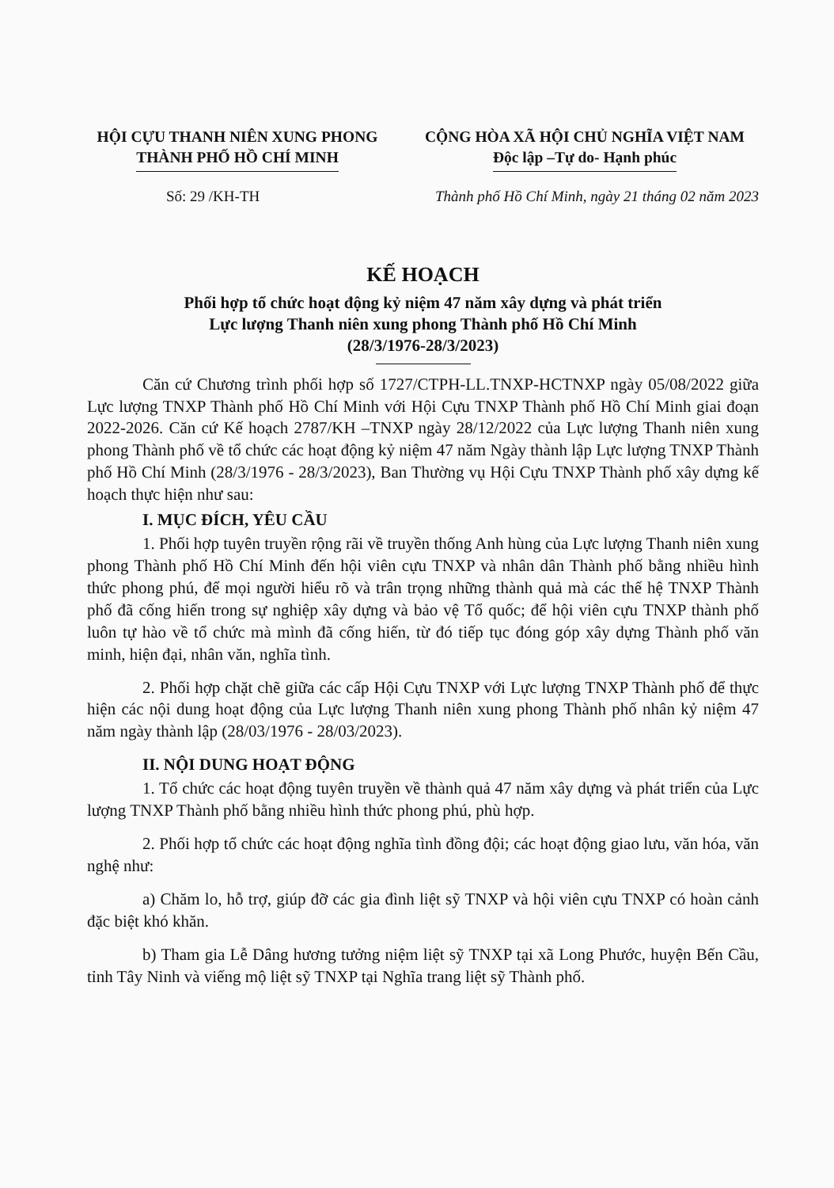HỘI CỰU THANH NIÊN XUNG PHONG
THÀNH PHỐ HỒ CHÍ MINH
CỘNG HÒA XÃ HỘI CHỦ NGHĨA VIỆT NAM
Độc lập –Tự do- Hạnh phúc
Số: 29 /KH-TH Thành phố Hồ Chí Minh, ngày 21 tháng 02 năm 2023
KẾ HOẠCH
Phối hợp tổ chức hoạt động kỷ niệm 47 năm xây dựng và phát triển
Lực lượng Thanh niên xung phong Thành phố Hồ Chí Minh
(28/3/1976-28/3/2023)
Căn cứ Chương trình phối hợp số 1727/CTPH-LL.TNXP-HCTNXP ngày 05/08/2022 giữa Lực lượng TNXP Thành phố Hồ Chí Minh với Hội Cựu TNXP Thành phố Hồ Chí Minh giai đoạn 2022-2026. Căn cứ Kế hoạch 2787/KH –TNXP ngày 28/12/2022 của Lực lượng Thanh niên xung phong Thành phố về tổ chức các hoạt động kỷ niệm 47 năm Ngày thành lập Lực lượng TNXP Thành phố Hồ Chí Minh (28/3/1976 - 28/3/2023), Ban Thường vụ Hội Cựu TNXP Thành phố xây dựng kế hoạch thực hiện như sau:
I. MỤC ĐÍCH, YÊU CẦU
1. Phối hợp tuyên truyền rộng rãi về truyền thống Anh hùng của Lực lượng Thanh niên xung phong Thành phố Hồ Chí Minh đến hội viên cựu TNXP và nhân dân Thành phố bằng nhiều hình thức phong phú, để mọi người hiểu rõ và trân trọng những thành quả mà các thế hệ TNXP Thành phố đã cống hiến trong sự nghiệp xây dựng và bảo vệ Tổ quốc; để hội viên cựu TNXP thành phố luôn tự hào về tổ chức mà mình đã cống hiến, từ đó tiếp tục đóng góp xây dựng Thành phố văn minh, hiện đại, nhân văn, nghĩa tình.
2. Phối hợp chặt chẽ giữa các cấp Hội Cựu TNXP với Lực lượng TNXP Thành phố để thực hiện các nội dung hoạt động của Lực lượng Thanh niên xung phong Thành phố nhân kỷ niệm 47 năm ngày thành lập (28/03/1976 - 28/03/2023).
II. NỘI DUNG HOẠT ĐỘNG
1. Tổ chức các hoạt động tuyên truyền về thành quả 47 năm xây dựng và phát triển của Lực lượng TNXP Thành phố bằng nhiều hình thức phong phú, phù hợp.
2. Phối hợp tổ chức các hoạt động nghĩa tình đồng đội; các hoạt động giao lưu, văn hóa, văn nghệ như:
a) Chăm lo, hỗ trợ, giúp đỡ các gia đình liệt sỹ TNXP và hội viên cựu TNXP có hoàn cảnh đặc biệt khó khăn.
b) Tham gia Lễ Dâng hương tưởng niệm liệt sỹ TNXP tại xã Long Phước, huyện Bến Cầu, tỉnh Tây Ninh và viếng mộ liệt sỹ TNXP tại Nghĩa trang liệt sỹ Thành phố.